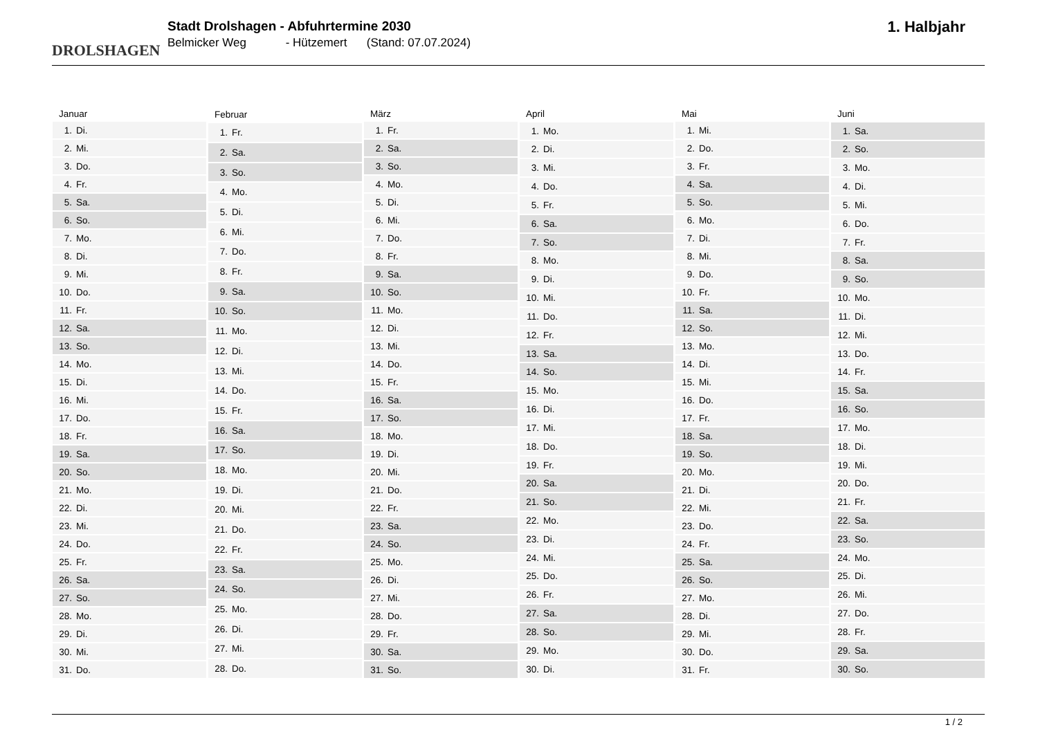DROLSHAGEN
Stadt Drolshagen - Abfuhrtermine 2030
Belmicker Weg - Hützemert (Stand: 07.07.2024)
1. Halbjahr
| Januar |
| --- |
| 1. Di. |
| 2. Mi. |
| 3. Do. |
| 4. Fr. |
| 5. Sa. |
| 6. So. |
| 7. Mo. |
| 8. Di. |
| 9. Mi. |
| 10. Do. |
| 11. Fr. |
| 12. Sa. |
| 13. So. |
| 14. Mo. |
| 15. Di. |
| 16. Mi. |
| 17. Do. |
| 18. Fr. |
| 19. Sa. |
| 20. So. |
| 21. Mo. |
| 22. Di. |
| 23. Mi. |
| 24. Do. |
| 25. Fr. |
| 26. Sa. |
| 27. So. |
| 28. Mo. |
| 29. Di. |
| 30. Mi. |
| 31. Do. |
| Februar |
| --- |
| 1. Fr. |
| 2. Sa. |
| 3. So. |
| 4. Mo. |
| 5. Di. |
| 6. Mi. |
| 7. Do. |
| 8. Fr. |
| 9. Sa. |
| 10. So. |
| 11. Mo. |
| 12. Di. |
| 13. Mi. |
| 14. Do. |
| 15. Fr. |
| 16. Sa. |
| 17. So. |
| 18. Mo. |
| 19. Di. |
| 20. Mi. |
| 21. Do. |
| 22. Fr. |
| 23. Sa. |
| 24. So. |
| 25. Mo. |
| 26. Di. |
| 27. Mi. |
| 28. Do. |
| März |
| --- |
| 1. Fr. |
| 2. Sa. |
| 3. So. |
| 4. Mo. |
| 5. Di. |
| 6. Mi. |
| 7. Do. |
| 8. Fr. |
| 9. Sa. |
| 10. So. |
| 11. Mo. |
| 12. Di. |
| 13. Mi. |
| 14. Do. |
| 15. Fr. |
| 16. Sa. |
| 17. So. |
| 18. Mo. |
| 19. Di. |
| 20. Mi. |
| 21. Do. |
| 22. Fr. |
| 23. Sa. |
| 24. So. |
| 25. Mo. |
| 26. Di. |
| 27. Mi. |
| 28. Do. |
| 29. Fr. |
| 30. Sa. |
| 31. So. |
| April |
| --- |
| 1. Mo. |
| 2. Di. |
| 3. Mi. |
| 4. Do. |
| 5. Fr. |
| 6. Sa. |
| 7. So. |
| 8. Mo. |
| 9. Di. |
| 10. Mi. |
| 11. Do. |
| 12. Fr. |
| 13. Sa. |
| 14. So. |
| 15. Mo. |
| 16. Di. |
| 17. Mi. |
| 18. Do. |
| 19. Fr. |
| 20. Sa. |
| 21. So. |
| 22. Mo. |
| 23. Di. |
| 24. Mi. |
| 25. Do. |
| 26. Fr. |
| 27. Sa. |
| 28. So. |
| 29. Mo. |
| 30. Di. |
| Mai |
| --- |
| 1. Mi. |
| 2. Do. |
| 3. Fr. |
| 4. Sa. |
| 5. So. |
| 6. Mo. |
| 7. Di. |
| 8. Mi. |
| 9. Do. |
| 10. Fr. |
| 11. Sa. |
| 12. So. |
| 13. Mo. |
| 14. Di. |
| 15. Mi. |
| 16. Do. |
| 17. Fr. |
| 18. Sa. |
| 19. So. |
| 20. Mo. |
| 21. Di. |
| 22. Mi. |
| 23. Do. |
| 24. Fr. |
| 25. Sa. |
| 26. So. |
| 27. Mo. |
| 28. Di. |
| 29. Mi. |
| 30. Do. |
| 31. Fr. |
| Juni |
| --- |
| 1. Sa. |
| 2. So. |
| 3. Mo. |
| 4. Di. |
| 5. Mi. |
| 6. Do. |
| 7. Fr. |
| 8. Sa. |
| 9. So. |
| 10. Mo. |
| 11. Di. |
| 12. Mi. |
| 13. Do. |
| 14. Fr. |
| 15. Sa. |
| 16. So. |
| 17. Mo. |
| 18. Di. |
| 19. Mi. |
| 20. Do. |
| 21. Fr. |
| 22. Sa. |
| 23. So. |
| 24. Mo. |
| 25. Di. |
| 26. Mi. |
| 27. Do. |
| 28. Fr. |
| 29. Sa. |
| 30. So. |
1 / 2